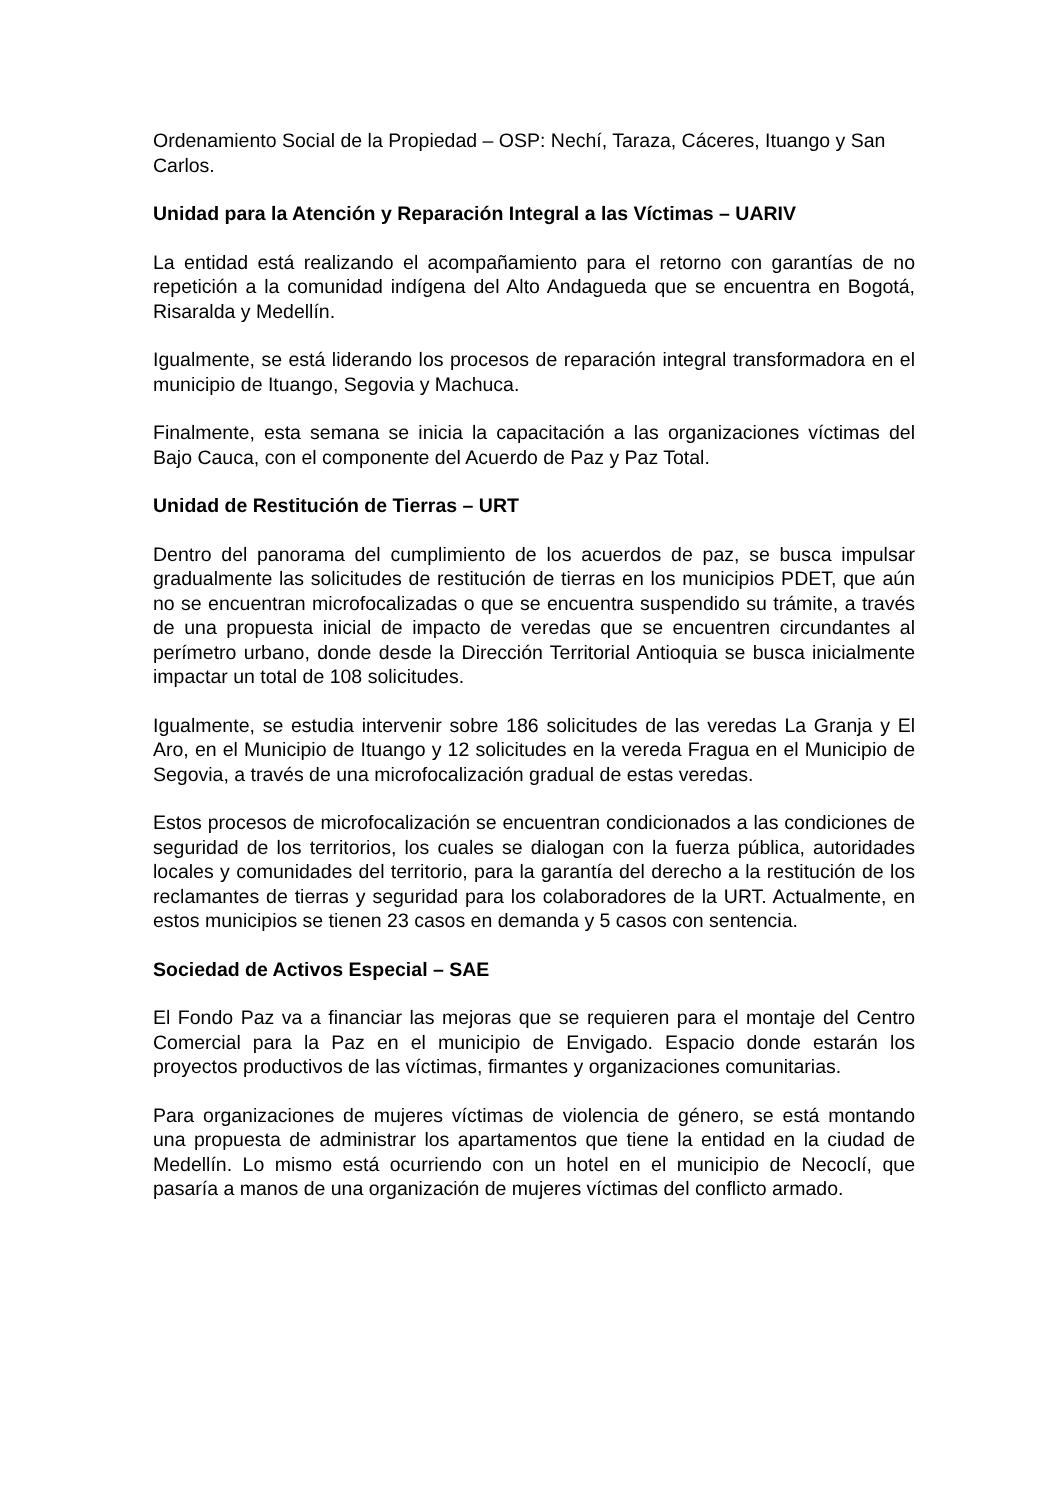Ordenamiento Social de la Propiedad – OSP: Nechí, Taraza, Cáceres, Ituango y San Carlos.
Unidad para la Atención y Reparación Integral a las Víctimas – UARIV
La entidad está realizando el acompañamiento para el retorno con garantías de no repetición a la comunidad indígena del Alto Andagueda que se encuentra en Bogotá, Risaralda y Medellín.
Igualmente, se está liderando los procesos de reparación integral transformadora en el municipio de Ituango, Segovia y Machuca.
Finalmente, esta semana se inicia la capacitación a las organizaciones víctimas del Bajo Cauca, con el componente del Acuerdo de Paz y Paz Total.
Unidad de Restitución de Tierras – URT
Dentro del panorama del cumplimiento de los acuerdos de paz, se busca impulsar gradualmente las solicitudes de restitución de tierras en los municipios PDET, que aún no se encuentran microfocalizadas o que se encuentra suspendido su trámite, a través de una propuesta inicial de impacto de veredas que se encuentren circundantes al perímetro urbano, donde desde la Dirección Territorial Antioquia se busca inicialmente impactar un total de 108 solicitudes.
Igualmente, se estudia intervenir sobre 186 solicitudes de las veredas La Granja y El Aro, en el Municipio de Ituango y 12 solicitudes en la vereda Fragua en el Municipio de Segovia, a través de una microfocalización gradual de estas veredas.
Estos procesos de microfocalización se encuentran condicionados a las condiciones de seguridad de los territorios, los cuales se dialogan con la fuerza pública, autoridades locales y comunidades del territorio, para la garantía del derecho a la restitución de los reclamantes de tierras y seguridad para los colaboradores de la URT. Actualmente, en estos municipios se tienen 23 casos en demanda y 5 casos con sentencia.
Sociedad de Activos Especial – SAE
El Fondo Paz va a financiar las mejoras que se requieren para el montaje del Centro Comercial para la Paz en el municipio de Envigado. Espacio donde estarán los proyectos productivos de las víctimas, firmantes y organizaciones comunitarias.
Para organizaciones de mujeres víctimas de violencia de género, se está montando una propuesta de administrar los apartamentos que tiene la entidad en la ciudad de Medellín. Lo mismo está ocurriendo con un hotel en el municipio de Necoclí, que pasaría a manos de una organización de mujeres víctimas del conflicto armado.